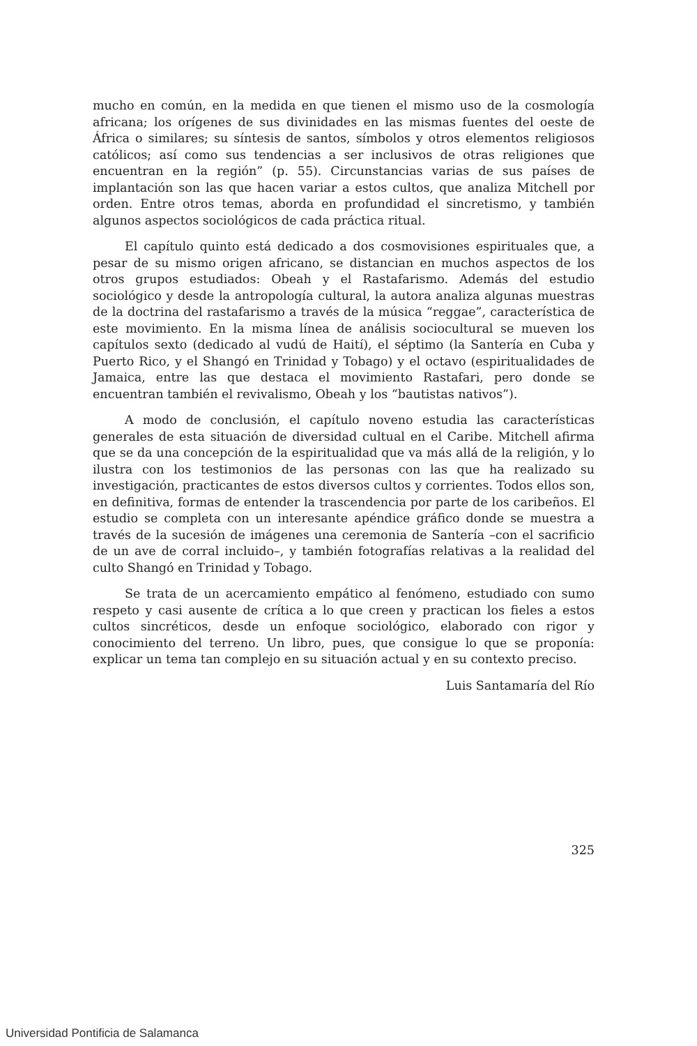mucho en común, en la medida en que tienen el mismo uso de la cosmología africana; los orígenes de sus divinidades en las mismas fuentes del oeste de África o similares; su síntesis de santos, símbolos y otros elementos religiosos católicos; así como sus tendencias a ser inclusivos de otras religiones que encuentran en la región” (p. 55). Circunstancias varias de sus países de implantación son las que hacen variar a estos cultos, que analiza Mitchell por orden. Entre otros temas, aborda en profundidad el sincretismo, y también algunos aspectos sociológicos de cada práctica ritual.
El capítulo quinto está dedicado a dos cosmovisiones espirituales que, a pesar de su mismo origen africano, se distancian en muchos aspectos de los otros grupos estudiados: Obeah y el Rastafarismo. Además del estudio sociológico y desde la antropología cultural, la autora analiza algunas muestras de la doctrina del rastafarismo a través de la música “reggae”, característica de este movimiento. En la misma línea de análisis sociocultural se mueven los capítulos sexto (dedicado al vudú de Haití), el séptimo (la Santería en Cuba y Puerto Rico, y el Shangó en Trinidad y Tobago) y el octavo (espiritualidades de Jamaica, entre las que destaca el movimiento Rastafari, pero donde se encuentran también el revivalismo, Obeah y los “bautistas nativos”).
A modo de conclusión, el capítulo noveno estudia las características generales de esta situación de diversidad cultual en el Caribe. Mitchell afirma que se da una concepción de la espiritualidad que va más allá de la religión, y lo ilustra con los testimonios de las personas con las que ha realizado su investigación, practicantes de estos diversos cultos y corrientes. Todos ellos son, en definitiva, formas de entender la trascendencia por parte de los caribeños. El estudio se completa con un interesante apéndice gráfico donde se muestra a través de la sucesión de imágenes una ceremonia de Santería –con el sacrificio de un ave de corral incluido–, y también fotografías relativas a la realidad del culto Shangó en Trinidad y Tobago.
Se trata de un acercamiento empático al fenómeno, estudiado con sumo respeto y casi ausente de crítica a lo que creen y practican los fieles a estos cultos sincréticos, desde un enfoque sociológico, elaborado con rigor y conocimiento del terreno. Un libro, pues, que consigue lo que se proponía: explicar un tema tan complejo en su situación actual y en su contexto preciso.
Luis Santamaría del Río
325
Universidad Pontificia de Salamanca